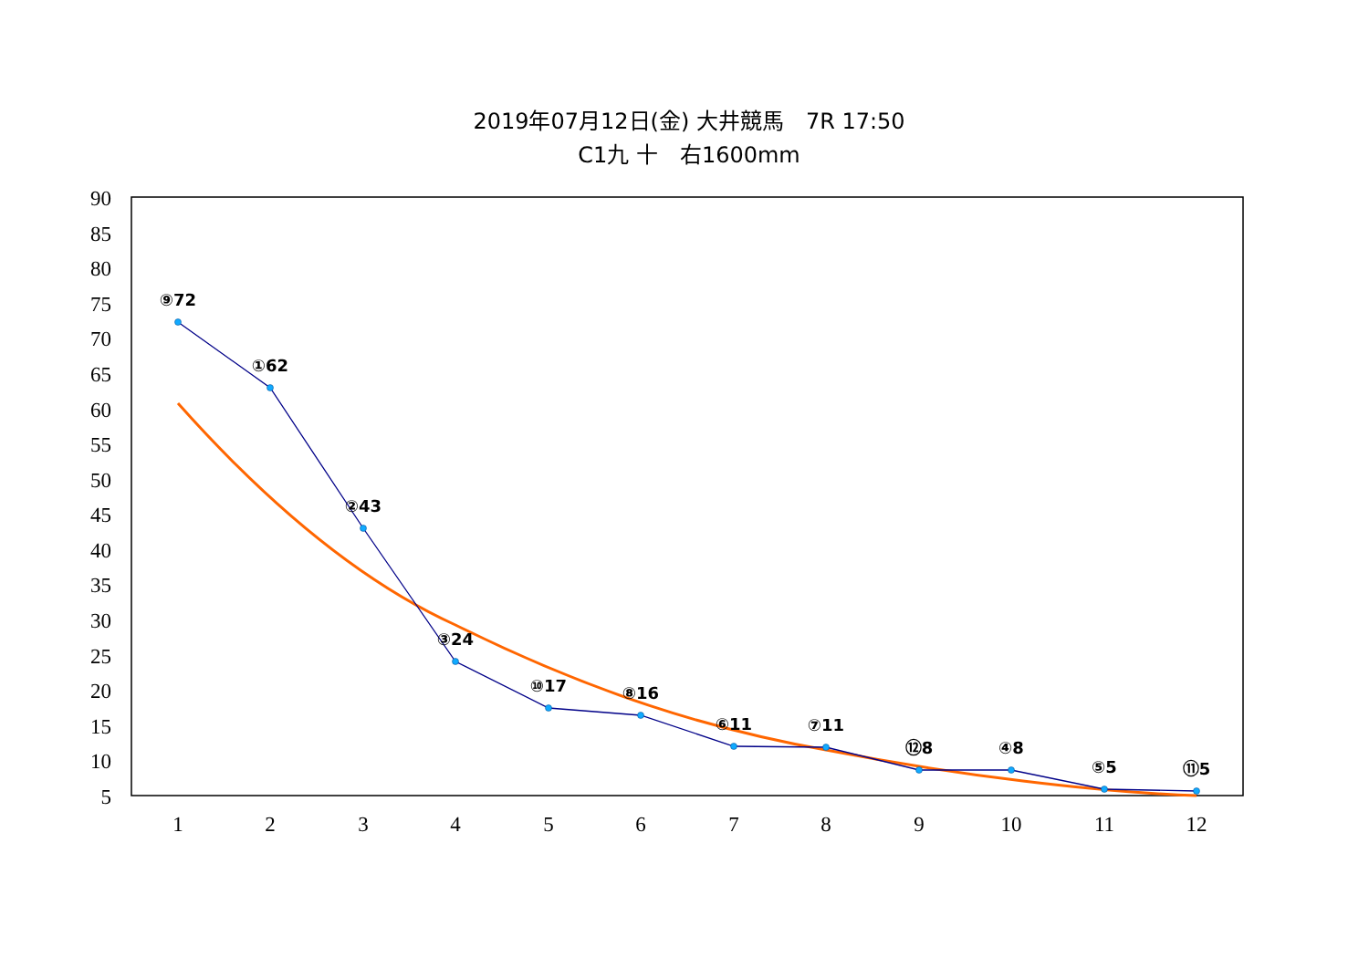2019年07月12日(金) 大井競馬　7R 17:50
C1九 十　右1600mm
90
85
80
75
70
65
60
55
50
45
40
35
30
25
20
15
10
5
1
2
3
4
5
6
7
8
9
10
11
12
⑨72
①62
②43
③24
⑩17
⑧16
⑥11
⑦11
⑫8
④8
⑤5
⑪5